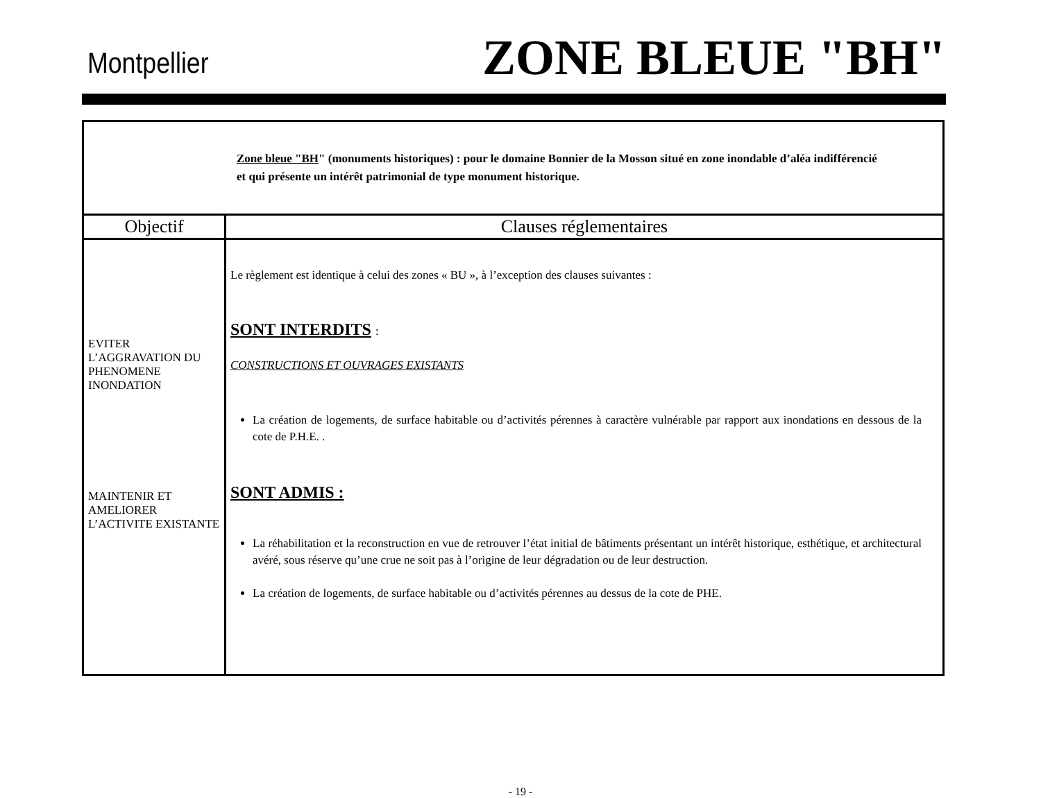Montpellier
ZONE BLEUE "BH"
| Zone bleue "BH " (monuments historiques) : pour le domaine Bonnier de la Mosson situé en zone inondable d’aléa indifférencié et qui présente un intérêt patrimonial de type monument historique. | |
| Objectif | Clauses réglementaires |
| EVITER L’AGGRAVATION DU PHENOMENE INONDATION MAINTENIR ET AMELIORER L’ACTIVITE EXISTANTE | Le règlement est identique à celui des zones « BU », à l’exception des clauses suivantes : SONT INTERDITS : CONSTRUCTIONS ET OUVRAGES EXISTANTS La création de logements, de surface habitable ou d’activités pérennes à caractère vulnérable par rapport aux inondations en dessous de la cote de P.H.E. . SONT ADMIS : La réhabilitation et la reconstruction en vue de retrouver l’état initial de bâtiments présentant un intérêt historique, esthétique, et architectural avéré, sous réserve qu’une crue ne soit pas à l’origine de leur dégradation ou de leur destruction. La création de logements, de surface habitable ou d’activités pérennes au dessus de la cote de PHE. |
- 19 -